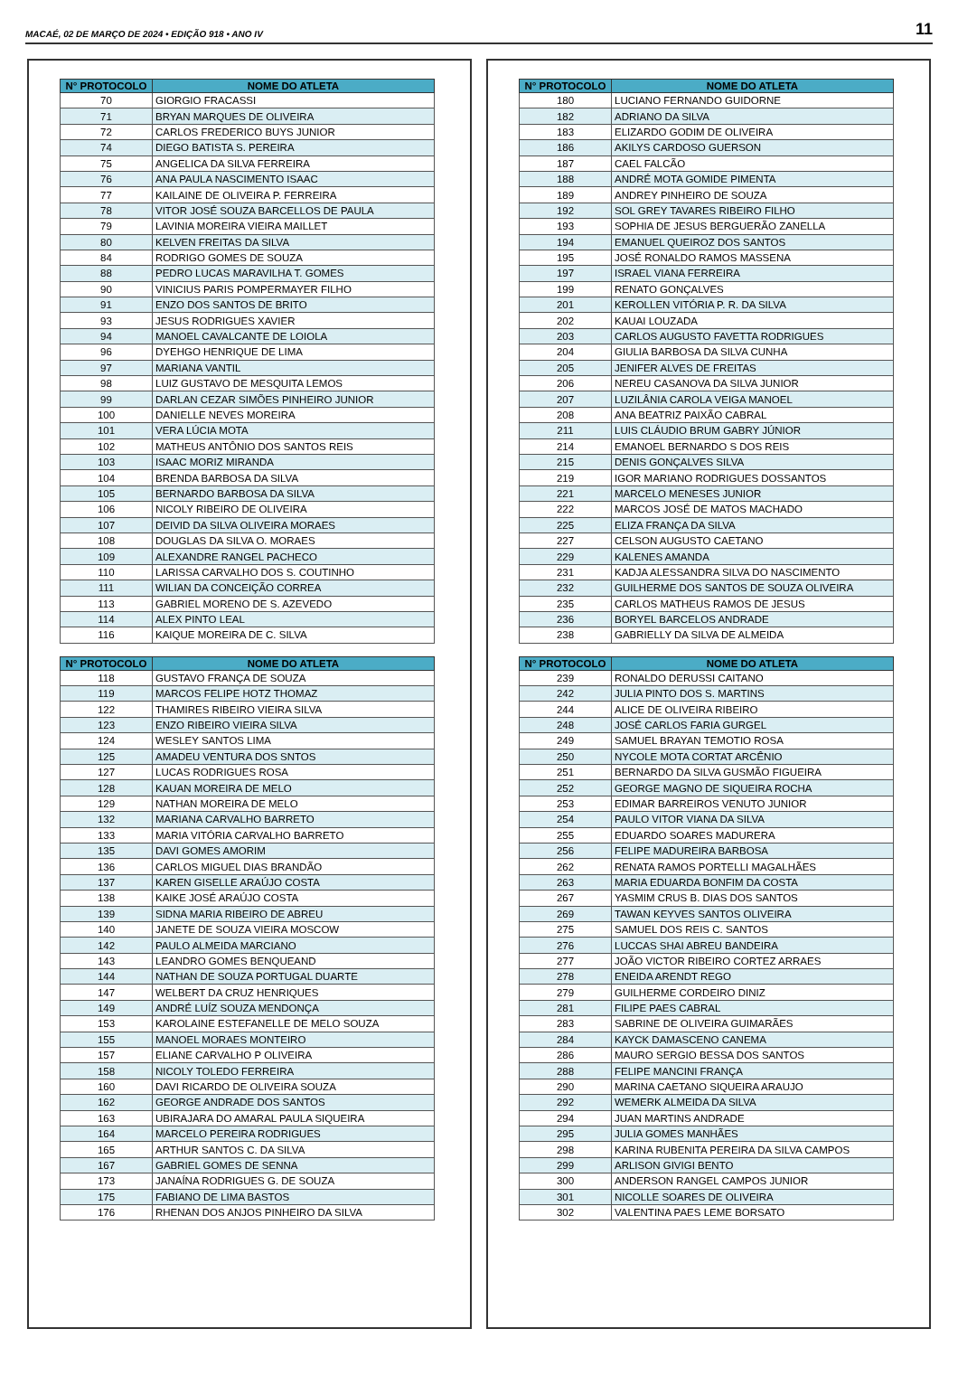MACAÉ, 02 DE MARÇO DE 2024 • EDIÇÃO 918 • ANO IV
11
| N° PROTOCOLO | NOME DO ATLETA |
| --- | --- |
| 70 | GIORGIO FRACASSI |
| 71 | BRYAN MARQUES DE OLIVEIRA |
| 72 | CARLOS FREDERICO BUYS JUNIOR |
| 74 | DIEGO BATISTA S. PEREIRA |
| 75 | ANGELICA DA SILVA FERREIRA |
| 76 | ANA PAULA NASCIMENTO ISAAC |
| 77 | KAILAINE DE OLIVEIRA P. FERREIRA |
| 78 | VITOR JOSÉ SOUZA BARCELLOS DE PAULA |
| 79 | LAVINIA MOREIRA VIEIRA MAILLET |
| 80 | KELVEN FREITAS DA SILVA |
| 84 | RODRIGO GOMES DE SOUZA |
| 88 | PEDRO LUCAS MARAVILHA T. GOMES |
| 90 | VINICIUS PARIS POMPERMAYER FILHO |
| 91 | ENZO DOS SANTOS DE BRITO |
| 93 | JESUS RODRIGUES XAVIER |
| 94 | MANOEL CAVALCANTE DE LOIOLA |
| 96 | DYEHGO HENRIQUE DE LIMA |
| 97 | MARIANA VANTIL |
| 98 | LUIZ GUSTAVO DE MESQUITA LEMOS |
| 99 | DARLAN CEZAR SIMÕES PINHEIRO JUNIOR |
| 100 | DANIELLE NEVES MOREIRA |
| 101 | VERA LÚCIA MOTA |
| 102 | MATHEUS ANTÔNIO DOS SANTOS REIS |
| 103 | ISAAC MORIZ MIRANDA |
| 104 | BRENDA BARBOSA DA SILVA |
| 105 | BERNARDO BARBOSA DA SILVA |
| 106 | NICOLY RIBEIRO DE OLIVEIRA |
| 107 | DEIVID DA SILVA OLIVEIRA MORAES |
| 108 | DOUGLAS DA SILVA O. MORAES |
| 109 | ALEXANDRE RANGEL PACHECO |
| 110 | LARISSA CARVALHO DOS S. COUTINHO |
| 111 | WILIAN DA CONCEIÇÃO CORREA |
| 113 | GABRIEL MORENO DE S. AZEVEDO |
| 114 | ALEX PINTO LEAL |
| 116 | KAIQUE MOREIRA DE C. SILVA |
| N° PROTOCOLO | NOME DO ATLETA |
| --- | --- |
| 118 | GUSTAVO FRANÇA DE SOUZA |
| 119 | MARCOS FELIPE HOTZ THOMAZ |
| 122 | THAMIRES RIBEIRO VIEIRA SILVA |
| 123 | ENZO RIBEIRO VIEIRA SILVA |
| 124 | WESLEY SANTOS LIMA |
| 125 | AMADEU VENTURA DOS SNTOS |
| 127 | LUCAS RODRIGUES ROSA |
| 128 | KAUAN MOREIRA DE MELO |
| 129 | NATHAN MOREIRA DE MELO |
| 132 | MARIANA CARVALHO BARRETO |
| 133 | MARIA VITÓRIA CARVALHO BARRETO |
| 135 | DAVI GOMES AMORIM |
| 136 | CARLOS MIGUEL DIAS BRANDÃO |
| 137 | KAREN GISELLE ARAÚJO COSTA |
| 138 | KAIKE JOSÉ ARAÚJO COSTA |
| 139 | SIDNA MARIA RIBEIRO DE ABREU |
| 140 | JANETE DE SOUZA VIEIRA MOSCOW |
| 142 | PAULO ALMEIDA MARCIANO |
| 143 | LEANDRO GOMES BENQUEAND |
| 144 | NATHAN DE SOUZA PORTUGAL DUARTE |
| 147 | WELBERT DA CRUZ HENRIQUES |
| 149 | ANDRÉ LUÍZ SOUZA MENDONÇA |
| 153 | KAROLAINE ESTEFANELLE DE MELO SOUZA |
| 155 | MANOEL MORAES MONTEIRO |
| 157 | ELIANE CARVALHO P OLIVEIRA |
| 158 | NICOLY TOLEDO FERREIRA |
| 160 | DAVI RICARDO DE OLIVEIRA SOUZA |
| 162 | GEORGE ANDRADE DOS SANTOS |
| 163 | UBIRAJARA DO AMARAL PAULA SIQUEIRA |
| 164 | MARCELO PEREIRA RODRIGUES |
| 165 | ARTHUR SANTOS C. DA SILVA |
| 167 | GABRIEL GOMES DE SENNA |
| 173 | JANAÍNA RODRIGUES G. DE SOUZA |
| 175 | FABIANO DE LIMA BASTOS |
| 176 | RHENAN DOS ANJOS PINHEIRO DA SILVA |
| N° PROTOCOLO | NOME DO ATLETA |
| --- | --- |
| 180 | LUCIANO FERNANDO GUIDORNE |
| 182 | ADRIANO DA SILVA |
| 183 | ELIZARDO GODIM DE OLIVEIRA |
| 186 | AKILYS CARDOSO GUERSON |
| 187 | CAEL FALCÃO |
| 188 | ANDRÉ MOTA GOMIDE PIMENTA |
| 189 | ANDREY PINHEIRO DE SOUZA |
| 192 | SOL GREY TAVARES RIBEIRO FILHO |
| 193 | SOPHIA DE JESUS BERGUERÃO ZANELLA |
| 194 | EMANUEL QUEIROZ DOS SANTOS |
| 195 | JOSÉ RONALDO RAMOS MASSENA |
| 197 | ISRAEL VIANA FERREIRA |
| 199 | RENATO GONÇALVES |
| 201 | KEROLLEN VITÓRIA P. R. DA SILVA |
| 202 | KAUAI LOUZADA |
| 203 | CARLOS AUGUSTO FAVETTA RODRIGUES |
| 204 | GIULIA BARBOSA DA SILVA CUNHA |
| 205 | JENIFER ALVES DE FREITAS |
| 206 | NEREU CASANOVA DA SILVA JUNIOR |
| 207 | LUZILÂNIA CAROLA VEIGA MANOEL |
| 208 | ANA BEATRIZ PAIXÃO CABRAL |
| 211 | LUIS CLÁUDIO BRUM GABRY JÚNIOR |
| 214 | EMANOEL BERNARDO S DOS REIS |
| 215 | DENIS GONÇALVES SILVA |
| 219 | IGOR MARIANO RODRIGUES DOSSANTOS |
| 221 | MARCELO MENESES JUNIOR |
| 222 | MARCOS JOSÉ DE MATOS MACHADO |
| 225 | ELIZA FRANÇA DA SILVA |
| 227 | CELSON AUGUSTO CAETANO |
| 229 | KALENES AMANDA |
| 231 | KADJA ALESSANDRA SILVA DO NASCIMENTO |
| 232 | GUILHERME DOS SANTOS DE SOUZA OLIVEIRA |
| 235 | CARLOS MATHEUS RAMOS DE JESUS |
| 236 | BORYEL BARCELOS ANDRADE |
| 238 | GABRIELLY DA SILVA DE ALMEIDA |
| N° PROTOCOLO | NOME DO ATLETA |
| --- | --- |
| 239 | RONALDO DERUSSI CAITANO |
| 242 | JULIA PINTO DOS S. MARTINS |
| 244 | ALICE DE OLIVEIRA RIBEIRO |
| 248 | JOSÉ CARLOS FARIA GURGEL |
| 249 | SAMUEL BRAYAN TEMOTIO ROSA |
| 250 | NYCOLE MOTA CORTAT ARCÊNIO |
| 251 | BERNARDO DA SILVA GUSMÃO FIGUEIRA |
| 252 | GEORGE MAGNO DE SIQUEIRA ROCHA |
| 253 | EDIMAR BARREIROS VENUTO JUNIOR |
| 254 | PAULO VITOR VIANA DA SILVA |
| 255 | EDUARDO SOARES MADURERA |
| 256 | FELIPE MADUREIRA BARBOSA |
| 262 | RENATA RAMOS PORTELLI MAGALHÃES |
| 263 | MARIA EDUARDA BONFIM DA COSTA |
| 267 | YASMIM CRUS B. DIAS DOS SANTOS |
| 269 | TAWAN KEYVES SANTOS OLIVEIRA |
| 275 | SAMUEL DOS REIS C. SANTOS |
| 276 | LUCCAS SHAI ABREU BANDEIRA |
| 277 | JOÃO VICTOR RIBEIRO CORTEZ ARRAES |
| 278 | ENEIDA ARENDT REGO |
| 279 | GUILHERME CORDEIRO DINIZ |
| 281 | FILIPE PAES CABRAL |
| 283 | SABRINE DE OLIVEIRA GUIMARÃES |
| 284 | KAYCK DAMASCENO CANEMA |
| 286 | MAURO SERGIO BESSA DOS SANTOS |
| 288 | FELIPE MANCINI FRANÇA |
| 290 | MARINA CAETANO SIQUEIRA ARAUJO |
| 292 | WEMERK ALMEIDA DA SILVA |
| 294 | JUAN MARTINS ANDRADE |
| 295 | JULIA GOMES MANHÃES |
| 298 | KARINA RUBENITA PEREIRA DA SILVA CAMPOS |
| 299 | ARLISON GIVIGI BENTO |
| 300 | ANDERSON RANGEL CAMPOS JUNIOR |
| 301 | NICOLLE SOARES DE OLIVEIRA |
| 302 | VALENTINA PAES LEME BORSATO |